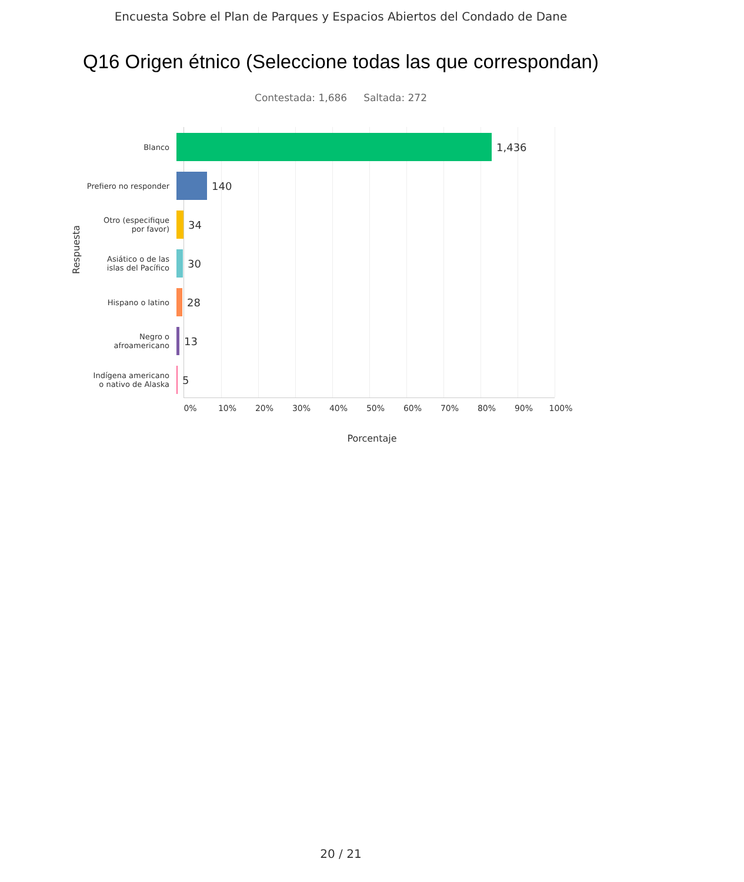Encuesta Sobre el Plan de Parques y Espacios Abiertos del Condado de Dane
Q16 Origen étnico (Seleccione todas las que correspondan)
Contestada: 1,686 Saltada: 272
Respuesta
Blanco
1,436
Prefiero no responder
140
Otro (especifique
por favor)
34
Asiático o de las
islas del Pacífico
30
Hispano o latino
28
Negro o
afroamericano
13
Indígena americano
o nativo de Alaska
5
0% 10% 20% 30% 40% 50% 60% 70% 80% 90% 100%
Porcentaje
20 / 21